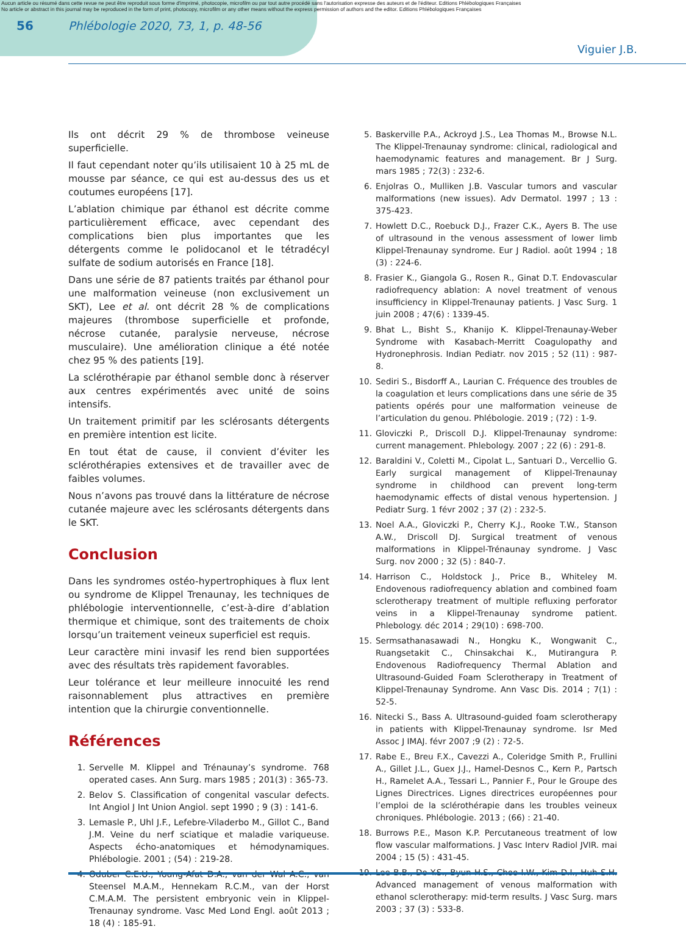Aucun article ou résumé dans cette revue ne peut être reproduit sous forme d'imprimé, photocopie, microfilm ou par tout autre procédé sans l'autorisation expresse des auteurs et de l'éditeur. Editions Phlébologiques Françaises
No article or abstract in this journal may be reproduced in the form of print, photocopy, microfilm or any other means without the express permission of authors and the editor. Editions Phlébologiques Françaises
56 Phlébologie 2020, 73, 1, p. 48-56
Viguier J.B.
Ils ont décrit 29 % de thrombose veineuse superficielle.
Il faut cependant noter qu’ils utilisaient 10 à 25 mL de mousse par séance, ce qui est au-dessus des us et coutumes européens [17].
L’ablation chimique par éthanol est décrite comme particulièrement efficace, avec cependant des complications bien plus importantes que les détergents comme le polidocanol et le tétradécyl sulfate de sodium autorisés en France [18].
Dans une série de 87 patients traités par éthanol pour une malformation veineuse (non exclusivement un SKT), Lee et al. ont décrit 28 % de complications majeures (thrombose superficielle et profonde, nécrose cutanée, paralysie nerveuse, nécrose musculaire). Une amélioration clinique a été notée chez 95 % des patients [19].
La sclérothérapie par éthanol semble donc à réserver aux centres expérimentés avec unité de soins intensifs.
Un traitement primitif par les sclérosants détergents en première intention est licite.
En tout état de cause, il convient d’éviter les sclérothérapies extensives et de travailler avec de faibles volumes.
Nous n’avons pas trouvé dans la littérature de nécrose cutanée majeure avec les sclérosants détergents dans le SKT.
Conclusion
Dans les syndromes ostéo-hypertrophiques à flux lent ou syndrome de Klippel Trenaunay, les techniques de phlébologie interventionnelle, c’est-à-dire d’ablation thermique et chimique, sont des traitements de choix lorsqu’un traitement veineux superficiel est requis.
Leur caractère mini invasif les rend bien supportées avec des résultats très rapidement favorables.
Leur tolérance et leur meilleure innocuité les rend raisonnablement plus attractives en première intention que la chirurgie conventionnelle.
Références
1. Servelle M. Klippel and Trénaunay’s syndrome. 768 operated cases. Ann Surg. mars 1985 ; 201(3) : 365-73.
2. Belov S. Classification of congenital vascular defects. Int Angiol J Int Union Angiol. sept 1990 ; 9 (3) : 141-6.
3. Lemasle P., Uhl J.F., Lefebre-Viladerbo M., Gillot C., Band J.M. Veine du nerf sciatique et maladie variqueuse. Aspects écho-anatomiques et hémodynamiques. Phlébologie. 2001 ; (54) : 219-28.
4. Oduber C.E.U., Young-Afat D.A., van der Wal A.C., van Steensel M.A.M., Hennekam R.C.M., van der Horst C.M.A.M. The persistent embryonic vein in Klippel-Trenaunay syndrome. Vasc Med Lond Engl. août 2013 ; 18 (4) : 185-91.
5. Baskerville P.A., Ackroyd J.S., Lea Thomas M., Browse N.L. The Klippel-Trenaunay syndrome: clinical, radiological and haemodynamic features and management. Br J Surg. mars 1985 ; 72(3) : 232-6.
6. Enjolras O., Mulliken J.B. Vascular tumors and vascular malformations (new issues). Adv Dermatol. 1997 ; 13 : 375-423.
7. Howlett D.C., Roebuck D.J., Frazer C.K., Ayers B. The use of ultrasound in the venous assessment of lower limb Klippel-Trenaunay syndrome. Eur J Radiol. août 1994 ; 18 (3) : 224-6.
8. Frasier K., Giangola G., Rosen R., Ginat D.T. Endovascular radiofrequency ablation: A novel treatment of venous insufficiency in Klippel-Trenaunay patients. J Vasc Surg. 1 juin 2008 ; 47(6) : 1339-45.
9. Bhat L., Bisht S., Khanijo K. Klippel-Trenaunay-Weber Syndrome with Kasabach-Merritt Coagulopathy and Hydronephrosis. Indian Pediatr. nov 2015 ; 52 (11) : 987-8.
10. Sediri S., Bisdorff A., Laurian C. Fréquence des troubles de la coagulation et leurs complications dans une série de 35 patients opérés pour une malformation veineuse de l’articulation du genou. Phlébologie. 2019 ; (72) : 1-9.
11. Gloviczki P., Driscoll D.J. Klippel-Trenaunay syndrome: current management. Phlebology. 2007 ; 22 (6) : 291-8.
12. Baraldini V., Coletti M., Cipolat L., Santuari D., Vercellio G. Early surgical management of Klippel-Trenaunay syndrome in childhood can prevent long-term haemodynamic effects of distal venous hypertension. J Pediatr Surg. 1 févr 2002 ; 37 (2) : 232-5.
13. Noel A.A., Gloviczki P., Cherry K.J., Rooke T.W., Stanson A.W., Driscoll DJ. Surgical treatment of venous malformations in Klippel-Trénaunay syndrome. J Vasc Surg. nov 2000 ; 32 (5) : 840-7.
14. Harrison C., Holdstock J., Price B., Whiteley M. Endovenous radiofrequency ablation and combined foam sclerotherapy treatment of multiple refluxing perforator veins in a Klippel-Trenaunay syndrome patient. Phlebology. déc 2014 ; 29(10) : 698-700.
15. Sermsathanasawadi N., Hongku K., Wongwanit C., Ruangsetakit C., Chinsakchai K., Mutirangura P. Endovenous Radiofrequency Thermal Ablation and Ultrasound-Guided Foam Sclerotherapy in Treatment of Klippel-Trenaunay Syndrome. Ann Vasc Dis. 2014 ; 7(1) : 52-5.
16. Nitecki S., Bass A. Ultrasound-guided foam sclerotherapy in patients with Klippel-Trenaunay syndrome. Isr Med Assoc J IMAJ. févr 2007 ;9 (2) : 72-5.
17. Rabe E., Breu F.X., Cavezzi A., Coleridge Smith P., Frullini A., Gillet J.L., Guex J.J., Hamel-Desnos C., Kern P., Partsch H., Ramelet A.A., Tessari L., Pannier F., Pour le Groupe des Lignes Directrices. Lignes directrices européennes pour l’emploi de la sclérothérapie dans les troubles veineux chroniques. Phlébologie. 2013 ; (66) : 21-40.
18. Burrows P.E., Mason K.P. Percutaneous treatment of low flow vascular malformations. J Vasc Interv Radiol JVIR. mai 2004 ; 15 (5) : 431-45.
19. Lee B.B., Do Y.S., Byun H.S., Choo I.W., Kim D.I., Huh S.H. Advanced management of venous malformation with ethanol sclerotherapy: mid-term results. J Vasc Surg. mars 2003 ; 37 (3) : 533-8.